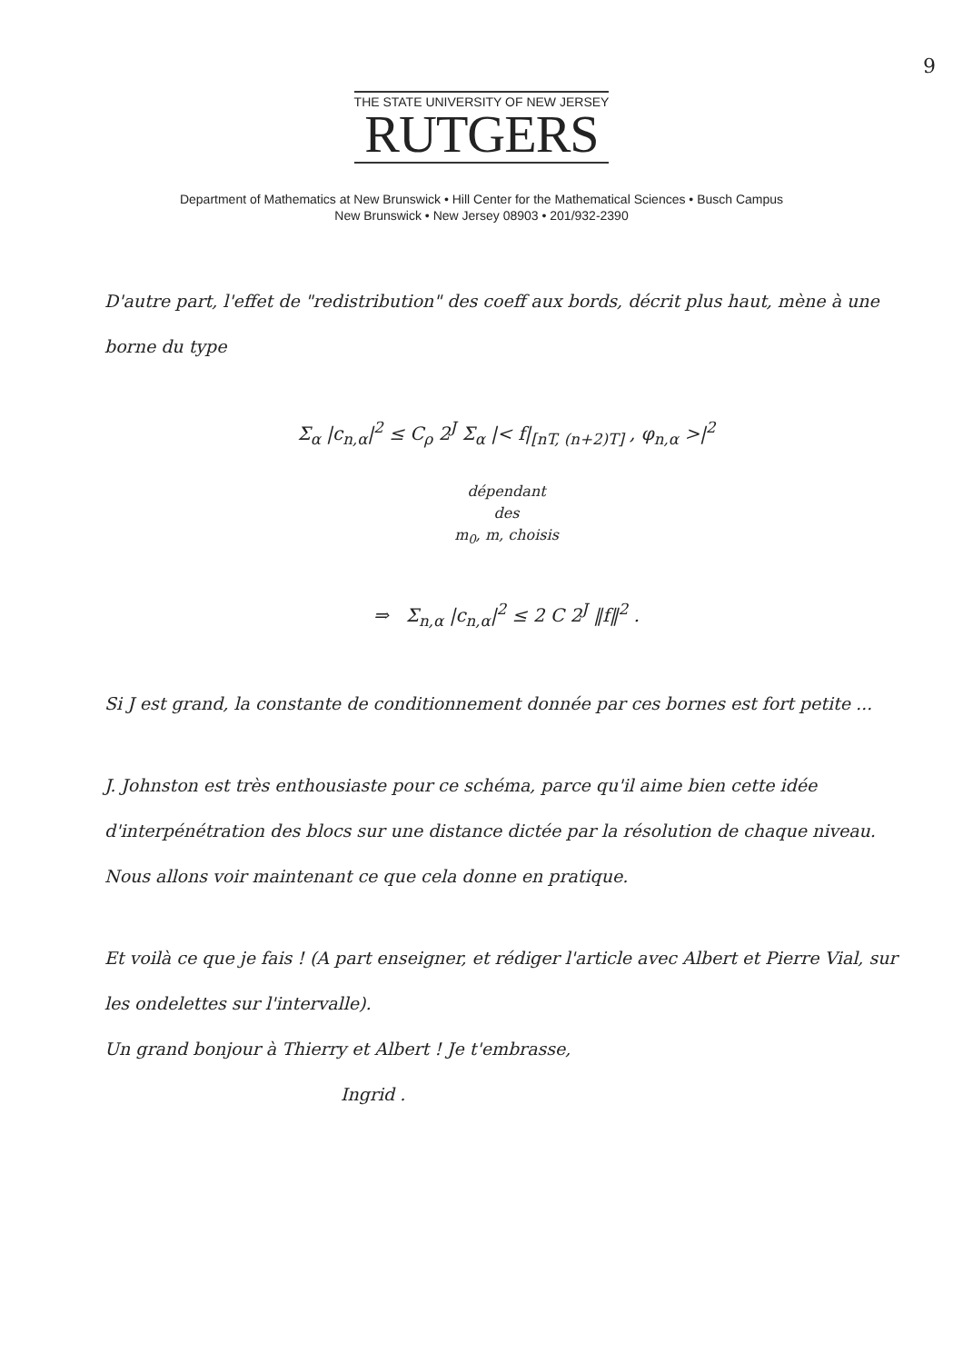9
THE STATE UNIVERSITY OF NEW JERSEY
RUTGERS
Department of Mathematics at New Brunswick • Hill Center for the Mathematical Sciences • Busch Campus
New Brunswick • New Jersey 08903 • 201/932-2390
D'autre part, l'effet de "redistribution" des coeff aux bords, décrit plus haut, mène à une borne du type
Σ<sub>α</sub> |c<sub>n,α</sub>|<sup>2</sup> ≤ C<sub>ρ</sub> 2<sup>J</sup> Σ<sub>α</sub> |< f|<sub>[nT, (n+2)T]</sub> , φ<sub>n,α</sub> >|<sup>2</sup>
dépendant
des
m<sub>0</sub>, m, choisis
⇒ Σ<sub>n,α</sub> |c<sub>n,α</sub>|<sup>2</sup> ≤ 2 C 2<sup>J</sup> ‖f‖<sup>2</sup> .
Si J est grand, la constante de conditionnement donnée par ces bornes est fort petite ...
J. Johnston est très enthousiaste pour ce schéma, parce qu'il aime bien cette idée d'interpénétration des blocs sur une distance dictée par la résolution de chaque niveau. Nous allons voir maintenant ce que cela donne en pratique.
Et voilà ce que je fais ! (A part enseigner, et rédiger l'article avec Albert et Pierre Vial, sur les ondelettes sur l'intervalle).
Un grand bonjour à Thierry et Albert ! Je t'embrasse,
Ingrid .